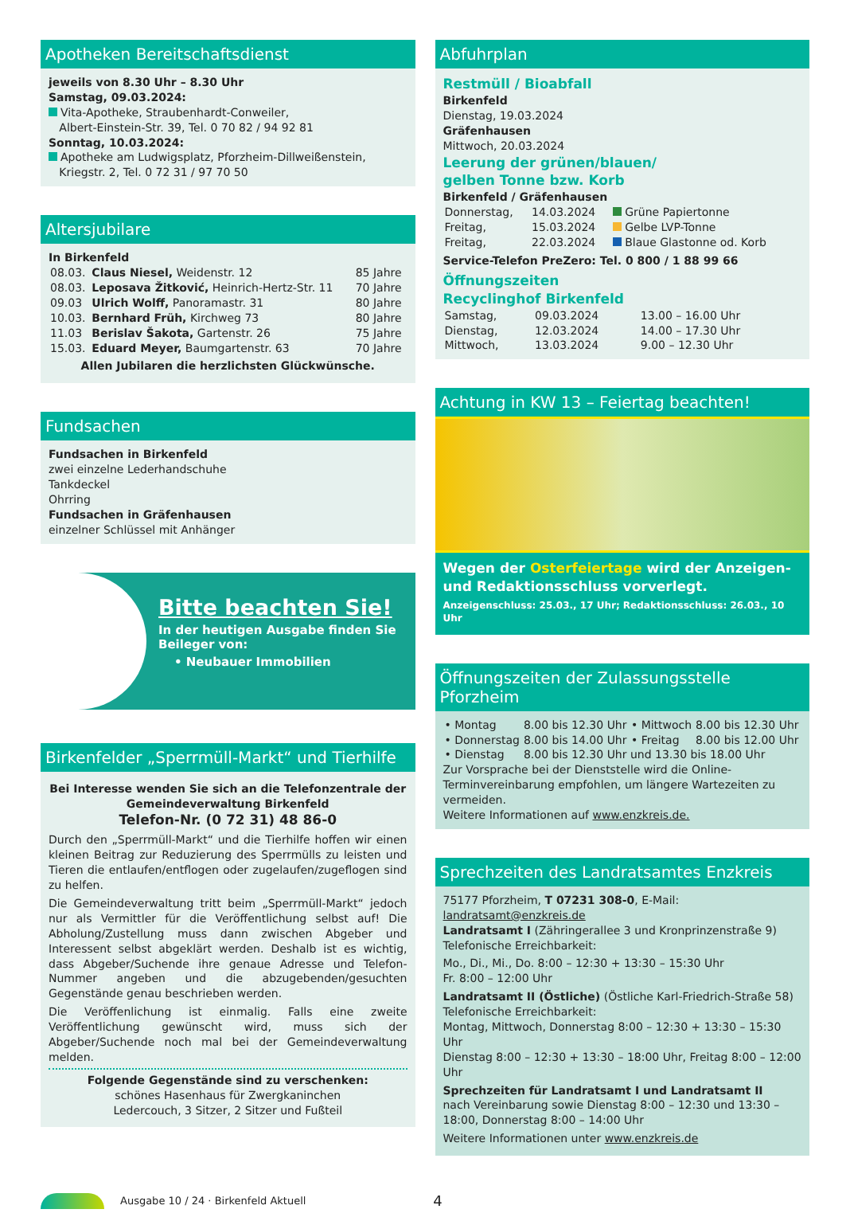Apotheken Bereitschaftsdienst
jeweils von 8.30 Uhr – 8.30 Uhr
Samstag, 09.03.2024:
Vita-Apotheke, Straubenhardt-Conweiler,
Albert-Einstein-Str. 39, Tel. 0 70 82 / 94 92 81
Sonntag, 10.03.2024:
Apotheke am Ludwigsplatz, Pforzheim-Dillweißenstein,
Kriegstr. 2, Tel. 0 72 31 / 97 70 50
Altersjubilare
In Birkenfeld
| 08.03. | Claus Niesel, Weidenstr. 12 | 85 Jahre |
| 08.03. | Leposava Žitković, Heinrich-Hertz-Str. 11 | 70 Jahre |
| 09.03 | Ulrich Wolff, Panoramastr. 31 | 80 Jahre |
| 10.03. | Bernhard Früh, Kirchweg 73 | 80 Jahre |
| 11.03 | Berislav Šakota, Gartenstr. 26 | 75 Jahre |
| 15.03. | Eduard Meyer, Baumgartenstr. 63 | 70 Jahre |
Allen Jubilaren die herzlichsten Glückwünsche.
Fundsachen
Fundsachen in Birkenfeld
zwei einzelne Lederhandschuhe
Tankdeckel
Ohrring
Fundsachen in Gräfenhausen
einzelner Schlüssel mit Anhänger
Bitte beachten Sie!
In der heutigen Ausgabe finden Sie Beileger von:
• Neubauer Immobilien
Birkenfelder „Sperrmüll-Markt“ und Tierhilfe
Bei Interesse wenden Sie sich an die Telefonzentrale der Gemeindeverwaltung Birkenfeld
Telefon-Nr. (0 72 31) 48 86-0
Durch den „Sperrmüll-Markt“ und die Tierhilfe hoffen wir einen kleinen Beitrag zur Reduzierung des Sperrmülls zu leisten und Tieren die entlaufen/entflogen oder zugelaufen/zugeflogen sind zu helfen.
Die Gemeindeverwaltung tritt beim „Sperrmüll-Markt“ jedoch nur als Vermittler für die Veröffentlichung selbst auf! Die Abholung/Zustellung muss dann zwischen Abgeber und Interessent selbst abgeklärt werden. Deshalb ist es wichtig, dass Abgeber/Suchende ihre genaue Adresse und Telefon-Nummer angeben und die abzugebenden/gesuchten Gegenstände genau beschrieben werden.
Die Veröffenlichung ist einmalig. Falls eine zweite Veröffentlichung gewünscht wird, muss sich der Abgeber/Suchende noch mal bei der Gemeindeverwaltung melden.
Folgende Gegenstände sind zu verschenken:
schönes Hasenhaus für Zwergkaninchen
Ledercouch, 3 Sitzer, 2 Sitzer und Fußteil
Abfuhrplan
Restmüll / Bioabfall
Birkenfeld
Dienstag, 19.03.2024
Gräfenhausen
Mittwoch, 20.03.2024
Leerung der grünen/blauen/
gelben Tonne bzw. Korb
Birkenfeld / Gräfenhausen
| Donnerstag, | 14.03.2024 | Grüne Papiertonne |
| Freitag, | 15.03.2024 | Gelbe LVP-Tonne |
| Freitag, | 22.03.2024 | Blaue Glastonne od. Korb |
Service-Telefon PreZero: Tel. 0 800 / 1 88 99 66
Öffnungszeiten
Recyclinghof Birkenfeld
| Samstag, | 09.03.2024 | 13.00 – 16.00 Uhr |
| Dienstag, | 12.03.2024 | 14.00 – 17.30 Uhr |
| Mittwoch, | 13.03.2024 | 9.00 – 12.30 Uhr |
Achtung in KW 13 – Feiertag beachten!
Wegen der Osterfeiertage wird der Anzeigen- und Redaktionsschluss vorverlegt.
Anzeigenschluss: 25.03., 17 Uhr; Redaktionsschluss: 26.03., 10 Uhr
Öffnungszeiten der Zulassungsstelle Pforzheim
| • Montag | 8.00 bis 12.30 Uhr | • Mittwoch | 8.00 bis 12.30 Uhr |
| • Donnerstag | 8.00 bis 14.00 Uhr | • Freitag | 8.00 bis 12.00 Uhr |
| • Dienstag | 8.00 bis 12.30 Uhr und 13.30 bis 18.00 Uhr | | |
Zur Vorsprache bei der Dienststelle wird die Online-Terminvereinbarung empfohlen, um längere Wartezeiten zu vermeiden.
Weitere Informationen auf www.enzkreis.de.
Sprechzeiten des Landratsamtes Enzkreis
75177 Pforzheim, T 07231 308-0, E-Mail: landratsamt@enzkreis.de
Landratsamt I (Zähringerallee 3 und Kronprinzenstraße 9)
Telefonische Erreichbarkeit:
Mo., Di., Mi., Do. 8:00 – 12:30 + 13:30 – 15:30 Uhr
Fr. 8:00 – 12:00 Uhr
Landratsamt II (Östliche) (Östliche Karl-Friedrich-Straße 58)
Telefonische Erreichbarkeit:
Montag, Mittwoch, Donnerstag 8:00 – 12:30 + 13:30 – 15:30 Uhr
Dienstag 8:00 – 12:30 + 13:30 – 18:00 Uhr, Freitag 8:00 – 12:00 Uhr
Sprechzeiten für Landratsamt I und Landratsamt II
nach Vereinbarung sowie Dienstag 8:00 – 12:30 und 13:30 – 18:00, Donnerstag 8:00 – 14:00 Uhr
Weitere Informationen unter www.enzkreis.de
Ausgabe 10 / 24 · Birkenfeld Aktuell 4